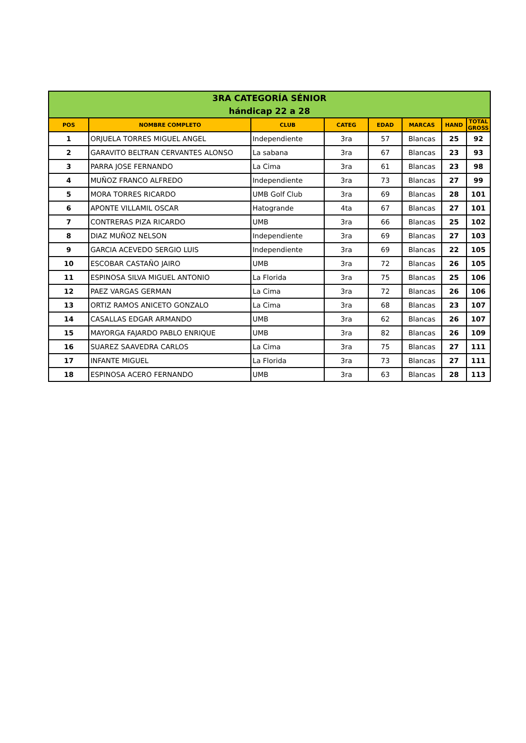| 3RA CATEGORÍA SÉNIOR hándicap 22 a 28 | | | | | | | |
| POS | NOMBRE COMPLETO | CLUB | CATEG | EDAD | MARCAS | HAND | TOTAL GROSS |
| 1 | ORJUELA TORRES MIGUEL ANGEL | Independiente | 3ra | 57 | Blancas | 25 | 92 |
| 2 | GARAVITO BELTRAN CERVANTES ALONSO | La sabana | 3ra | 67 | Blancas | 23 | 93 |
| 3 | PARRA JOSE FERNANDO | La Cima | 3ra | 61 | Blancas | 23 | 98 |
| 4 | MUÑOZ FRANCO ALFREDO | Independiente | 3ra | 73 | Blancas | 27 | 99 |
| 5 | MORA TORRES RICARDO | UMB Golf Club | 3ra | 69 | Blancas | 28 | 101 |
| 6 | APONTE VILLAMIL OSCAR | Hatogrande | 4ta | 67 | Blancas | 27 | 101 |
| 7 | CONTRERAS PIZA RICARDO | UMB | 3ra | 66 | Blancas | 25 | 102 |
| 8 | DIAZ MUÑOZ NELSON | Independiente | 3ra | 69 | Blancas | 27 | 103 |
| 9 | GARCIA ACEVEDO SERGIO LUIS | Independiente | 3ra | 69 | Blancas | 22 | 105 |
| 10 | ESCOBAR CASTAÑO JAIRO | UMB | 3ra | 72 | Blancas | 26 | 105 |
| 11 | ESPINOSA SILVA MIGUEL ANTONIO | La Florida | 3ra | 75 | Blancas | 25 | 106 |
| 12 | PAEZ VARGAS GERMAN | La Cima | 3ra | 72 | Blancas | 26 | 106 |
| 13 | ORTIZ RAMOS ANICETO GONZALO | La Cima | 3ra | 68 | Blancas | 23 | 107 |
| 14 | CASALLAS EDGAR ARMANDO | UMB | 3ra | 62 | Blancas | 26 | 107 |
| 15 | MAYORGA FAJARDO PABLO ENRIQUE | UMB | 3ra | 82 | Blancas | 26 | 109 |
| 16 | SUAREZ SAAVEDRA CARLOS | La Cima | 3ra | 75 | Blancas | 27 | 111 |
| 17 | INFANTE MIGUEL | La Florida | 3ra | 73 | Blancas | 27 | 111 |
| 18 | ESPINOSA ACERO FERNANDO | UMB | 3ra | 63 | Blancas | 28 | 113 |